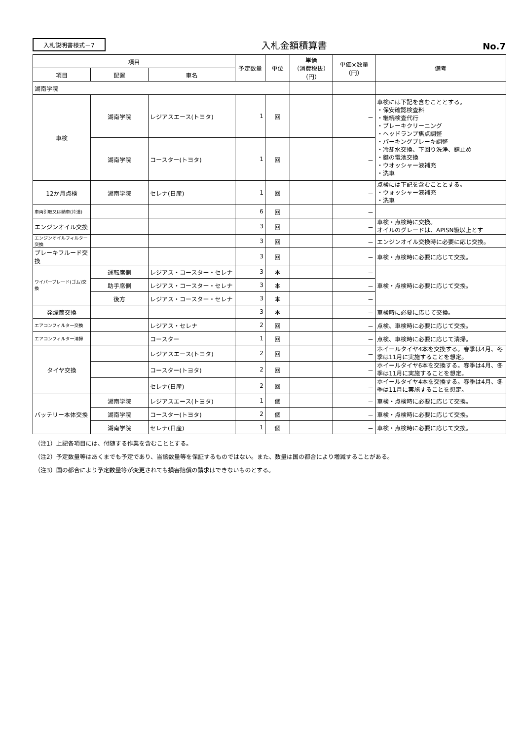入札説明書様式－7 入札金額積算書 No.7
| 項目 | | | 予定数量 | 単位 | 単価 （消費税抜） （円） | 単価×数量 （円） | 備考 |
| --- | --- | --- | --- | --- | --- | --- | --- |
| 項目 | 配置 | 車名 | | | | | |
| 湖南学院 | | | | | | | |
| 車検 | 湖南学院 | レジアスエース(トヨタ) | 1 | 回 | | － | 車検には下記を含むこととする。 ・保安確認検査料 ・継続検査代行 ・ブレーキクリーニング ・ヘッドランプ焦点調整 ・パーキングブレーキ調整 ・冷却水交換、下回り洗浄、錆止め ・鍵の電池交換 ・ウオッシャー液補充 ・洗車 |
| | 湖南学院 | コースター(トヨタ) | 1 | 回 | | － | |
| 12か月点検 | 湖南学院 | セレナ(日産) | 1 | 回 | | － | 点検には下記を含むこととする。 ・ウォッシャー液補充 ・洗車 |
| 車両引取又は納車(片道) | | | 6 | 回 | | － | |
| エンジンオイル交換 | | | 3 | 回 | | － | 車検・点検時に交換。 オイルのグレードは、APISN級以上とす |
| エンジンオイルフィルター交換 | | | 3 | 回 | | － | エンジンオイル交換時に必要に応じ交換。 |
| ブレーキフルード交換 | | | 3 | 回 | | － | 車検・点検時に必要に応じて交換。 |
| ワイパーブレード(ゴム)交換 | 運転席側 | レジアス・コースター・セレナ | 3 | 本 | | － | 車検・点検時に必要に応じて交換。 |
| | 助手席側 | レジアス・コースター・セレナ | 3 | 本 | | － | |
| | 後方 | レジアス・コースター・セレナ | 3 | 本 | | － | |
| 発煙筒交換 | | | 3 | 本 | | － | 車検時に必要に応じて交換。 |
| エアコンフィルター交換 | | レジアス・セレナ | 2 | 回 | | － | 点検、車検時に必要に応じて交換。 |
| エアコンフィルター清掃 | | コースター | 1 | 回 | | － | 点検、車検時に必要に応じて清掃。 |
| タイヤ交換 | | レジアスエース(トヨタ) | 2 | 回 | | － | ホイールタイヤ4本を交換する。春季は4月、冬季は11月に実施することを想定。 |
| | | コースター(トヨタ) | 2 | 回 | | － | ホイールタイヤ6本を交換する。春季は4月、冬季は11月に実施することを想定。 |
| | | セレナ(日産) | 2 | 回 | | － | ホイールタイヤ4本を交換する。春季は4月、冬季は11月に実施することを想定。 |
| バッテリー本体交換 | 湖南学院 | レジアスエース(トヨタ) | 1 | 個 | | － | 車検・点検時に必要に応じて交換。 |
| | 湖南学院 | コースター(トヨタ) | 2 | 個 | | － | 車検・点検時に必要に応じて交換。 |
| | 湖南学院 | セレナ(日産) | 1 | 個 | | － | 車検・点検時に必要に応じて交換。 |
（注1）上記各項目には、付随する作業を含むこととする。
（注2）予定数量等はあくまでも予定であり、当該数量等を保証するものではない。また、数量は国の都合により増減することがある。
（注3）国の都合により予定数量等が変更されても損害賠償の請求はできないものとする。